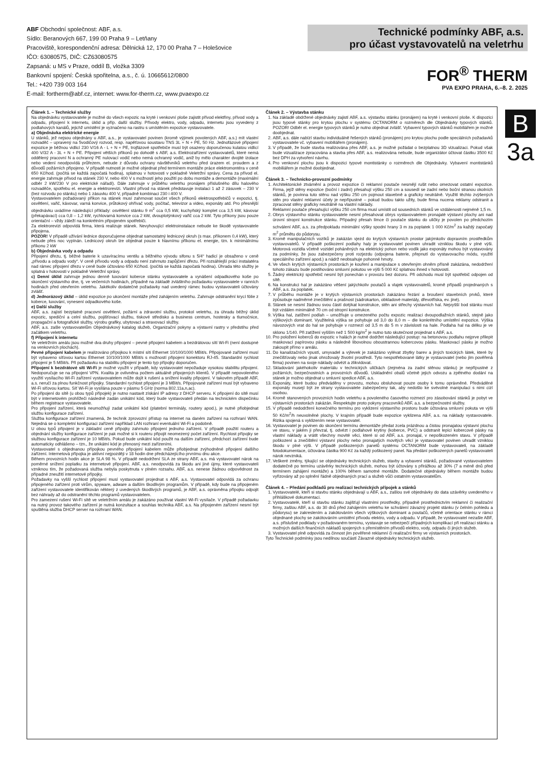ABF Obchodní společnost: ABF, a.s.
Sídlo: Beranových 667, 199 00 Praha 9 – Letňany
Pracoviště, korespondenční adresa: Dělnická 12, 170 00 Praha 7 – Holešovice
IČO: 63080575, DIČ: CZ63080575
Zapsaná: u MS v Praze, oddíl B, vložka 3309
Bankovní spojení: Česká spořitelna, a.s., č. ú. 10665612/0800
Tel.: +420 739 003 164
E-mail: fortherm@abf.cz, internet: www.for-therm.cz, www.pvaexpo.cz
Technické podmínky ABF, a.s.
pro účast vystavovatelů na veletrhu
FOR<sup>®</sup> THERM
PVA EXPO PRAHA, 6.–8. 2. 2025
B
3a
Článek 1. – Technické služby
Na objednávku vystavovatele je možné do všech expozic na kryté i venkovní ploše zajistit přívod elektřiny, přívod vody a odpadu, připojení k internetu, úklid a příp. další služby. Přívody elektro, vody, odpadu, internetu jsou vyvedeny z podlahových kanálů, jejichž umístění je vyznačeno na rastru s umístěním expozice vystavovatele.
a) Objednávka elektrické energie
U stánků, jež nejsou objednány u ABF, a.s., je vystavovatel povinen (kromě výjimek povolených ABF, a.s.) mít vlastní rozvaděč – upravený na 5vodičový rozvod, resp. napěťovou soustavu TNS 3L + N + PE, 50 Hz. Jednofázové připojení expozice je běžnou vidlicí 230 V/16 A - L + N + PE, trojfázové spotřebiče musí být osazeny doporučenou kulatou vidlicí 400 V/32 A - 3L + N + PE. Připojení větších příkonů po dohodě s ABF, a.s. Elektrozařízení vystavovatelů, které nemá oddělený pracovní N a ochranný PE nulovací vodič nebo nemá ochranný vodič, aniž by mělo charakter dvojité izolace nebo vedení neodpovídá průřezem, nebude z důvodu ochrany návštěvníků veletrhu před úrazem el. proudem a z důvodů požárních připojeno. V případě nutnosti je možné objednat před termínem montáže práce elektromontéra v ceně 650 Kč/hod. (počítá se každá započatá hodina), splatnou v hotovosti v pokladně Veletržní správy. Cena za přívod el. energie zahrnuje přívod na stánek 230 V, nebo 400 V s možností jeho použití po dobu montáže a demontáže (maximální odběr 2 kW/230 V pro elektrické nářadí). Dále zahrnuje v průběhu veletrhu pronájem příslušného dílu halového rozvaděče, spotřebu el. energie a elektrorevizi. Vlastní přívod na stánek představuje instalaci 1 až 2 zásuvek – 230 V (bez rozvodu po stánku) nebo 1 zásuvku 400 V, případně kombinaci 230 i 400 V.
Vystavovatelem požadovaný příkon na stánek musí zahrnovat součet všech příkonů elektrospotřebičů v expozici, tj. osvětlení, vařič, kávovar, varná konvice, průtokový ohřívač vody, počítač, televizor a video, exponáty atd. Pro přesnější objednávku uvádíme následující příklady: osvětlení stánku 9 m<sup>2</sup> cca 0,5 kW, kuchyňský komplet cca 3,5 kW, kávovar (překapávací) cca 0,8 – 1,2 kW, rychlovarná konvice cca 2 kW, dvouplotýnkový vařič cca 2 kW. Tyto příkony jsou pouze orientační – vždy záleží na konkrétním připojeném spotřebiči.
Za elektrorevizi odpovídá firma, která realizuje stánek. Nevyhovující elektroinstalace nebude ke škodě vystavovatele připojena.
POZOR! V případě užívání lednice doporučujeme objednat samostatný lednicový okruh (s max. příkonem 0,4 kW), který nebude přes noc vypínán. Lednicový okruh lze objednat pouze k hlavnímu příkonu el. energie, tzn. k minimálnímu příkonu 2 kW
b) Objednávka vody a odpadu
Připojení dřezu, tj. běžné baterie k uzavíracímu ventilu a běžného vývodu sifonu s 5/4“ hadicí je obsaženo v ceně „přívodu a odpadu vody“. V ceně přívodu vody a odpadu není zahrnuto zapůjčení dřezu. Při rozsáhlejší práci instalatéra nad rámec připojení dřezu v ceně bude účtováno 650 Kč/hod. (počítá se každá započatá hodina). Úhrada této služby je splatná v hotovosti v pokladně Veletržní správy.
c) Denní úklid zahrnuje jednou denně luxování koberce stánku vystavovatele a vynášení odpadkového koše po skončení výstavního dne, tj. ve večerních hodinách, případně na základě zvláštního požadavku vystavovatele v ranních hodinách před otevřením veletrhu. Jakékoliv dodatečné požadavky nad uvedený rámec budou vystavovateli účtovány zvlášť.
d) Jednorázový úklid – úklid expozice po ukončení montáže před zahájením veletrhu. Zahrnuje odstranění krycí fólie z koberce, luxování, vynesení odpadkového koše.
e) Další služby
ABF, a.s. zajistí bezplatně pracovní osvětlení, požární a zdravotní službu, protokol veletrhu, za úhradu běžný úklid expozic, spediční a celní službu, pojišťovací službu, tiskové středisko a business centrum, hostesky a tlumočnice, propagační a fotografické služby, výrobu grafiky, ubytovací a stravovací služby.
ABF, a.s. zašle vystavovatelům Objednávkový katalog služeb, Organizační pokyny a výstavní rastry v předstihu před začátkem veletrhu.
f) Připojení k internetu
Ve veletržním areálu jsou možné dva druhy připojení – pevné připojení kabelem a bezdrátovou sítí Wi-Fi (není dostupné na venkovních plochách).
Pevné připojení kabelem je realizováno přípojkou k místní síti Ethernet 10/100/1000 MBit/s. Připojované zařízení musí být vybaveno síťovou kartou Ethernet 10/100/1000 MBit/s s možností připojení konektoru RJ-45. Standardní rychlost připojení je 5 MBit/s. Při požadavku na stabilitu připojení je tento typ přípojky doporučen.
Připojení k bezdrátové síti Wi-Fi je možné využít v případě, kdy vystavovatel nepožaduje vysokou stabilitu připojení. Nedoporučuje se na připojení VPN. Kvalita je ovlivněna počtem aktuálně připojených klientů. V případě nepovoleného využití vysílacího Wi-Fi zařízení vystavovatelem může dojít k rušení a snížení kvality připojení. V takovém případě ABF, a.s. neručí za plnou funkčnost přípojky. Standardní rychlost připojení je 3 MBit/s. Připojované zařízení musí být vybaveno Wi-Fi síťovou kartou. Síť Wi-Fi je vysílána pouze v pásmu 5 GHz (norma 802.11a,n,ac).
Po připojení do sítě (u obou typů přípojek) je nutno nastavit získání IP adresy z DHCP serveru. K připojení do sítě musí být v internetovém prohlížeči následně zadán unikátní kód, který bude vystavovateli předán na technickém dispečinku během registrace vystavovatele.
Pro připojení zařízení, která neumožňují zadat unikátní kód (platební terminály, routery apod.), je nutné přiobjednat službu konfigurace zařízení.
Služba konfigurace zařízení znamená, že technik zprovozní přístup na internet na daném zařízení na rozhraní WAN. Nejedná se o kompletní konfiguraci zařízení například LAN rozhraní eventuální Wi-Fi a podobně.
U obou typů připojení je v základní ceně přípojky zahrnuto připojení jednoho zařízení. V případě použití routeru a objednání služby konfigurace zařízení je pak možné si k routeru připojit neomezený počet zařízení. Rychlost přípojky se službou konfigurace zařízení je 10 MBit/s. Pokud bude unikátní kód použit na dalším zařízení, předchozí zařízení bude automaticky odhlášeno – tzn., že unikátní kód je přenosný mezi zařízeními.
Vystavovatel s objednanou přípojkou pevného připojení kabelem může přiobjednat zvýhodněné připojení dalšího zařízení. Internetová přípojka je aktivní nejpozději v 18 hodin dne předcházejícího prvnímu dnu akce.
Během provozních hodin akce je SLA 98 %. V případě nedodržení SLA ze strany ABF, a.s. má vystavovatel nárok na poměrné snížení poplatku za internetové připojení. ABF, a.s. neodpovídá za škodu ani jiné újmy, které vystavovateli vzniknou tím, že požadovaná služba nebyla poskytnuta v plném rozsahu. ABF, a.s. nenese žádnou odpovědnost za případné zneužití internetové přípojky.
Požadavky na vyšší rychlost připojení musí vystavovatel projednat s ABF, a.s. Vystavovatel odpovídá za ochranu připojeného zařízení proti virům, spyware, adware a dalším škodlivým programům. V případě, kdy bude na připojeném zařízení vystavovatele identifikován některý z uvedených škodlivých programů, je ABF, a.s. oprávněna přípojku odpojit bez náhrady až do odstranění těchto programů vystavovatelem.
Pro zamezení rušení Wi-Fi sítě ve veletržním areálu je zakázáno používat vlastní Wi-Fi vysílače. V případě požadavku na nutný provoz takového zařízení je nutná konzultace a souhlas technika ABF, a.s. Na připojeném zařízení nesmí být spuštěna služba DHCP server na rozhraní WAN.
Článek 2. – Výstavba stánku
1. Na základě obdržené objednávky zajistí ABF, a.s. výstavbu stánku (pronájem) na kryté i venkovní ploše. K dispozici jsou typové stánky pro krytou plochu v systému OCTANORM o rozměrech dle Objednávky typových stánků. POZOR! Odběr el. energie typových stánků je nutno objednat zvlášť. Vybavení typových stánků mobiliářem je možné doobjednat.
2. ABF, a.s. dále nabízí stavbu individuálně řešených stánků (pronájem) pro krytou plochu podle speciálních požadavků vystavovatele vč. vybavení mobiliářem (pronájem).
3. V případě, že bude stavba realizována přes ABF, a.s. je možné požádat o bezplatnou 3D vizualizaci. Pokud však bude vizualizace zpracována a stavba přes ABF, a.s. realizována nebude, bude organizátor účtovat částku 3500 Kč bez DPH za vytvoření návrhu.
4. Pro venkovní plochu jsou k dispozici typové montistánky o rozměrech dle Objednávky. Vybavení montistánků mobiliářem je možné doobjednat.
Článek 3. – Technicko-provozní podmínky
1. Architektonické ztvárnění a provoz expozice či reklamní poutače nesmějí rušit nebo omezovat ostatní expozice. Firma, jejíž stěny expozice (boční i zadní) přesahují výšku 250 cm a sousedí se zadní nebo boční stranou okolních stánků, je povinna tuto stěnu nad výšku 250 cm pojmout stavebně a graficky neutrálně. Využití těchto zvýšených stěn pro vlastní reklamní účely je nepřípustné – pokud budou takto užity, bude firma nucena reklamy odstranit a zpracovat stěny graficky neutrálně na vlastní náklady.
Reklamní poutače přesahující výšku 250 cm firma musí umístit od sousedních stánků ve vzdálenosti nejméně 1,5 m.
2. Obrys výstavního stánku vystavovatele nesmí přesahovat obrys vystavovatelem pronajaté výstavní plochy ani nad úrovní stropní konstrukce stánku. Případný přesah límce či poutače stánku do uličky je povolen po předchozím schválení ABF, a.s. za předpokladu minimální výšky spodní hrany 3 m za poplatek 1 000 Kč/m<sup>2</sup> za každý započatý m<sup>2</sup> průmětu do půdorysu.
3. Kromě manipulačních vozíků je zakázán vjezd do krytých výstavních prostor jakýmkoliv dopravním prostředkům vystavovatelů. V případě poškození podlahy haly je vystavovatel povinen uhradit vzniklou škodu v plné výši. Motorová vozidla včetně vozidel poháněných na elektrický pohon nebo vodík jako exponáty mohou být vystavovány za podmínky, že jsou zabezpečeny proti rozjezdu (odpojena baterie, přepnutí do vystavovacího módu, využití speciálního zařízení apod.) a nádrž neobsahuje pohonné hmoty.
4. Ve všech krytých výstavních prostorách je kouření a manipulace s otevřeným ohněm přísně zakázána, nedodržení tohoto zákazu bude postihováno smluvní pokutou ve výši 5 000 Kč splatnou ihned v hotovosti.
5. Žádný elektrický spotřebič nesmí být ponechán v provozu bez dozoru. Při odchodu musí být spotřebič odpojen od sítě.
6. Na konstrukci hal je zakázáno věšení jakýchkoliv poutačů a vlajek vystavovatelů, kromě případů projednaných s ABF, a.s. za poplatek.
7. V průběhu montáže je v krytých výstavních prostorách zakázáno řezání a broušení stavebních prvků, které způsobuje nadměrné znečištění a prašnost (sádrokarton, obkladové materiály, dřevotříska, ev. jiné).
8. Stánek se nesmí žádnou svou částí dotýkat konstrukce, stěn ani střechy výstavních hal. Nejvyšší bod stánku musí být vzdálen minimálně 70 cm od stropní konstrukce.
9. Výška hal, zatížení podlah – umožňuje u omezeného počtu expozic realizaci dvoupodlažních stánků, stejně jako výškových dominant. Využitelná výška se pohybuje od 3,0 do 8,0 m – dle konkrétního umístění expozice. Výška návozových vrat do hal se pohybuje v rozmezí od 3,5 m do 5 m v závislosti na hale. Podlaha hal na délku je ve sklonu 1/140. Při zatížení vyšším než 1 500 kg/m<sup>2</sup> je nutno tuto skutečnost projednat s ABF, a.s.
10. Pro položení koberců do expozic v halách je nutné dodržet následující postup: na betonovou podlahu nejprve přilepit maskovací papírovou pásku a následně libovolnou oboustrannou kobercovou pásku. Maskovací pásku je možno zakoupit přímo v areálu.
11. Do kanalizačních vpustí, umyvadel a výlevek je zakázáno vylévat zbytky barev a jiných toxických látek, které by znečišťovaly nebo jinak ohrožovaly životní prostředí. Tyto nespotřebované látky je vystavovatel (nebo jím pověřená firma) povinen na svoje náklady odvézt a zlikvidovat.
12. Skladování jakéhokoliv materiálu v technických uličkách (zejména za zadní stěnou stánku) je nepřípustné z požárních, bezpečnostních a provozních důvodů. Uskladnění obalů včetně jejich odvozu a zpětného dodání na stánek je možno objednat u smluvní spedice ABF, a.s.
13. Exponáty, které budou předváděny v provozu, mohou obsluhovat pouze osoby k tomu oprávněné. Předváděné exponáty musejí být ze strany vystavovatele zabezpečeny tak, aby nedošlo ke svévolné manipulaci s nimi cizí osobou.
14. Kromě stanovených provozních hodin veletrhu a povoleného časového rozmezí pro zásobování stánků je pobyt ve výstavních prostorách zakázán. Respektujte proto pokyny pracovníků ABF, a.s. a bezpečnostní služby.
15. V případě nedodržení konečného termínu pro vyklizení výstavního prostoru bude účtována smluvní pokuta ve výši 50 Kč/m<sup>2</sup>/h neuvolněné plochy. V krajním případě bude expozice vyklizena ABF, a.s. na náklady vystavovatele. Rizika spojená s vyklizením nese vystavovatel.
16. Vystavovatel je povinen do skončení termínu demontáže předat zcela prázdnou a čistou pronajatou výstavní plochu ve stavu, v jakém ji převzal, tj. odvézt i podlahové krytiny (koberce, PVC) a odstranit lepicí kobercové pásky na vlastní náklady a vrátit všechny movité věci, které si od ABF, a.s. pronajal, v nepoškozeném stavu. V případě poškození a znečištění výstavní plochy nebo pronajatých movitých věcí je vystavovatel povinen uhradit vzniklou škodu v plné výši. V případě poškozených panelů systému OCTANORM bude vystavovateli, na základě fotodokumentace, účtována částka 900 Kč za každý poškozený panel. Na předání poškozených panelů vystavovateli nárok nevzniká.
17. Veškeré změny, týkající se objednávky technických služeb, stavby a vybavení stánků, požadované vystavovatelem dodatečně po termínu uzávěrky technických služeb, mohou být účtovány s přirážkou až 30% (7 a méně dnů před termínem zahájení montáže) a 100% během samotné montáže. Dodatečné objednávky během montáže budou vyřizovány až po splnění řádně objednaných prací a služeb vůči ostatním vystavovatelům.
Článek 4. – Předání podkladů pro realizaci technických přípojek a stánků
1. Vystavovatelé, kteří si stavbu stánku objednávají u ABF, a.s., zašlou své objednávky do data uzávěrky uvedeného v přihláškové dokumentaci.
2. Vystavovatelé, kteří si stavbu stánku zajišťují vlastními prostředky, případně prostřednictvím reklamní či realizační firmy, zašlou ABF, a.s. do 30 dnů před zahájením veletrhu ke schválení závazný projekt stánku (v čelním pohledu a půdorysu) se zakreslením a zakótováním všech výškových dominant a poutačů, včetně orientace stánku v rámci objednané plochy se zakótováním umístění přívodu elektro, vody a odpadu. V případě, že vystavovatel nezašle ABF, a.s. příslušné podklady v požadovaném termínu, vystavuje se nebezpečí případných komplikací při realizaci stánku a možných dalších finančních nákladů spojených s přemístěním přívodů elektro, vody, odpadu či jiných služeb.
3. Vystavovatel plně odpovídá za činnost jím pověřené reklamní či realizační firmy ve výstavních prostorách.
Tyto Technické podmínky jsou nedílnou součástí Závazné objednávky technických služeb.